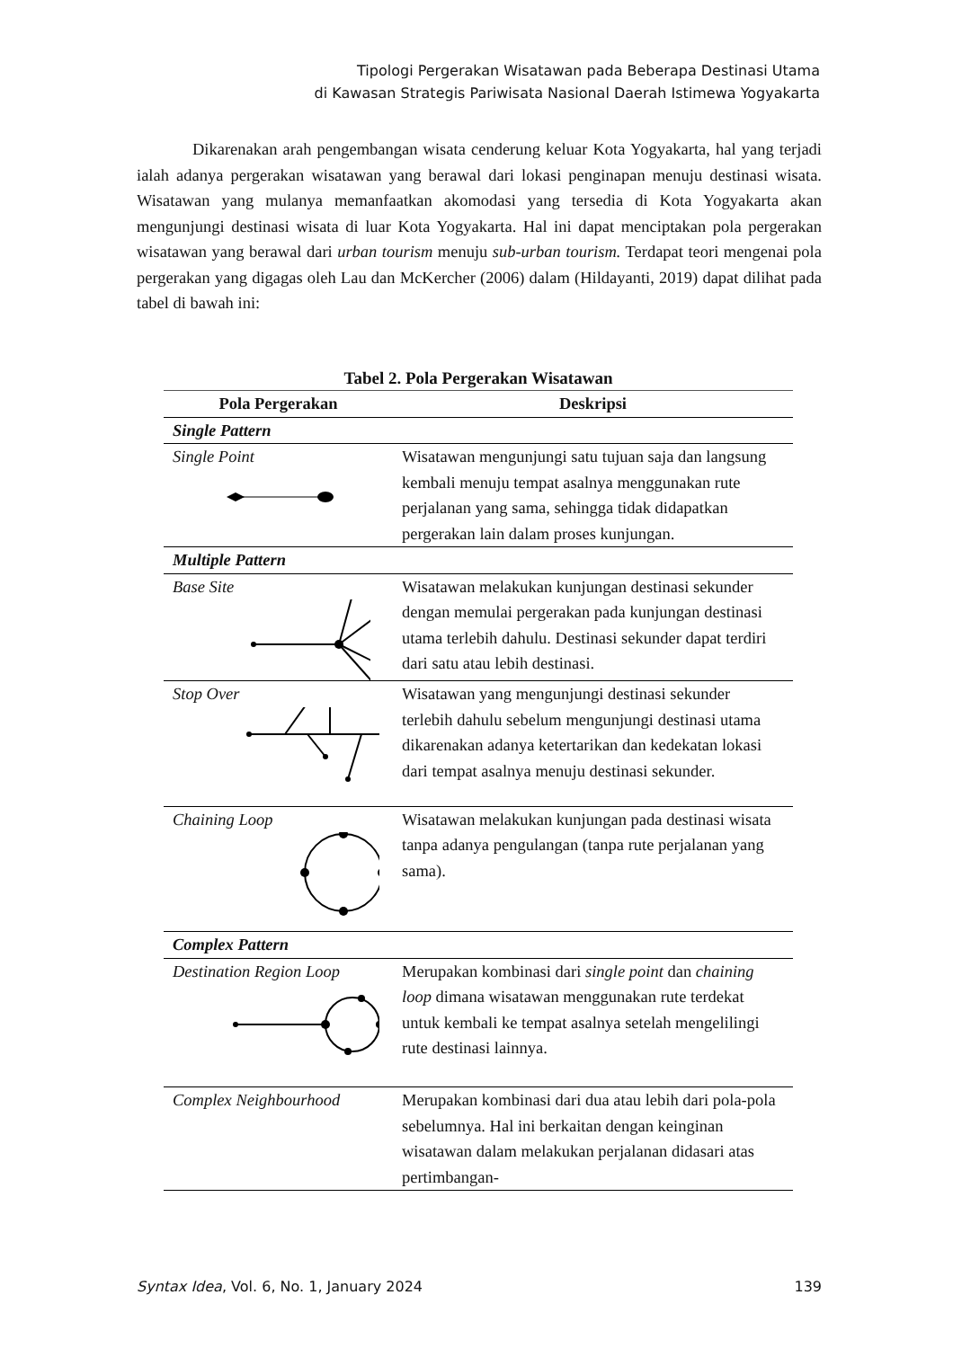Tipologi Pergerakan Wisatawan pada Beberapa Destinasi Utama
di Kawasan Strategis Pariwisata Nasional Daerah Istimewa Yogyakarta
Dikarenakan arah pengembangan wisata cenderung keluar Kota Yogyakarta, hal yang terjadi ialah adanya pergerakan wisatawan yang berawal dari lokasi penginapan menuju destinasi wisata. Wisatawan yang mulanya memanfaatkan akomodasi yang tersedia di Kota Yogyakarta akan mengunjungi destinasi wisata di luar Kota Yogyakarta. Hal ini dapat menciptakan pola pergerakan wisatawan yang berawal dari urban tourism menuju sub-urban tourism. Terdapat teori mengenai pola pergerakan yang digagas oleh Lau dan McKercher (2006) dalam (Hildayanti, 2019) dapat dilihat pada tabel di bawah ini:
Tabel 2. Pola Pergerakan Wisatawan
| Pola Pergerakan | Deskripsi |
| --- | --- |
| Single Pattern | |
| Single Point | Wisatawan mengunjungi satu tujuan saja dan langsung kembali menuju tempat asalnya menggunakan rute perjalanan yang sama, sehingga tidak didapatkan pergerakan lain dalam proses kunjungan. |
| Multiple Pattern | |
| Base Site | Wisatawan melakukan kunjungan destinasi sekunder dengan memulai pergerakan pada kunjungan destinasi utama terlebih dahulu. Destinasi sekunder dapat terdiri dari satu atau lebih destinasi. |
| Stop Over | Wisatawan yang mengunjungi destinasi sekunder terlebih dahulu sebelum mengunjungi destinasi utama dikarenakan adanya ketertarikan dan kedekatan lokasi dari tempat asalnya menuju destinasi sekunder. |
| Chaining Loop | Wisatawan melakukan kunjungan pada destinasi wisata tanpa adanya pengulangan (tanpa rute perjalanan yang sama). |
| Complex Pattern | |
| Destination Region Loop | Merupakan kombinasi dari single point dan chaining loop dimana wisatawan menggunakan rute terdekat untuk kembali ke tempat asalnya setelah mengelilingi rute destinasi lainnya. |
| Complex Neighbourhood | Merupakan kombinasi dari dua atau lebih dari pola-pola sebelumnya. Hal ini berkaitan dengan keinginan wisatawan dalam melakukan perjalanan didasari atas pertimbangan- |
Syntax Idea, Vol. 6, No. 1, January 2024 139